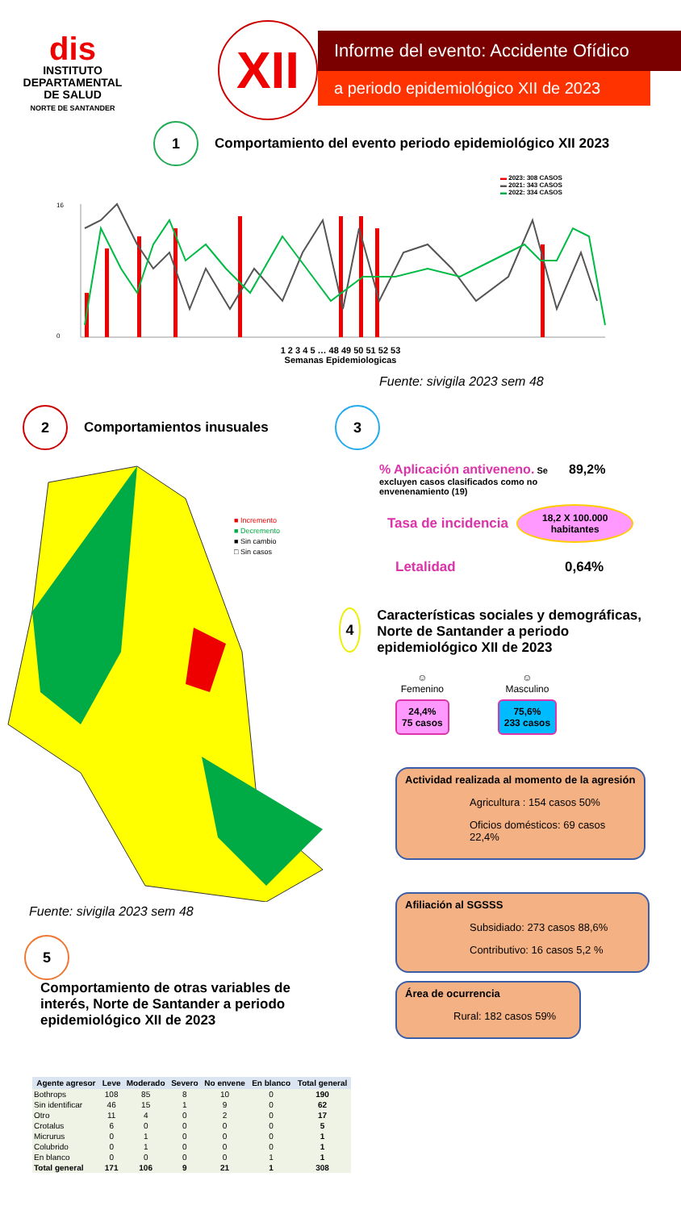dis
INSTITUTO
DEPARTAMENTAL
DE SALUD
NORTE DE SANTANDER
XII
Informe del evento: Accidente Ofídico
a periodo epidemiológico XII de 2023
1
Comportamiento del evento periodo epidemiológico XII 2023
▬ 2023: 308 CASOS
▬ 2021: 343 CASOS
▬ 2022: 334 CASOS
16
0
1 2 3 4 5 … 48 49 50 51 52 53
Semanas Epidemiologicas
Fuente: sivigila 2023 sem 48
2
Comportamientos inusuales
■ Incremento
■ Decremento
■ Sin cambio
□ Sin casos
Fuente: sivigila 2023 sem 48
5
Comportamiento de otras variables de interés, Norte de Santander a periodo epidemiológico XII de 2023
| Agente agresor | Leve | Moderado | Severo | No envene | En blanco | Total general |
| --- | --- | --- | --- | --- | --- | --- |
| Bothrops | 108 | 85 | 8 | 10 | 0 | 190 |
| Sin identificar | 46 | 15 | 1 | 9 | 0 | 62 |
| Otro | 11 | 4 | 0 | 2 | 0 | 17 |
| Crotalus | 6 | 0 | 0 | 0 | 0 | 5 |
| Micrurus | 0 | 1 | 0 | 0 | 0 | 1 |
| Colubrido | 0 | 1 | 0 | 0 | 0 | 1 |
| En blanco | 0 | 0 | 0 | 0 | 1 | 1 |
| Total general | 171 | 106 | 9 | 21 | 1 | 308 |
3
% Aplicación antiveneno. Se excluyen casos clasificados como no envenenamiento (19)
89,2%
Tasa de incidencia
18,2 X 100.000
habitantes
Letalidad 0,64%
4
Características sociales y demográficas, Norte de Santander a periodo epidemiológico XII de 2023
☺
Femenino
24,4%
75 casos
☺
Masculino
75,6%
233 casos
Actividad realizada al momento de la agresión
Agricultura : 154 casos 50%
Oficios domésticos: 69 casos 22,4%
Afiliación al SGSSS
Subsidiado: 273 casos 88,6%
Contributivo: 16 casos 5,2 %
Área de ocurrencia
Rural: 182 casos 59%